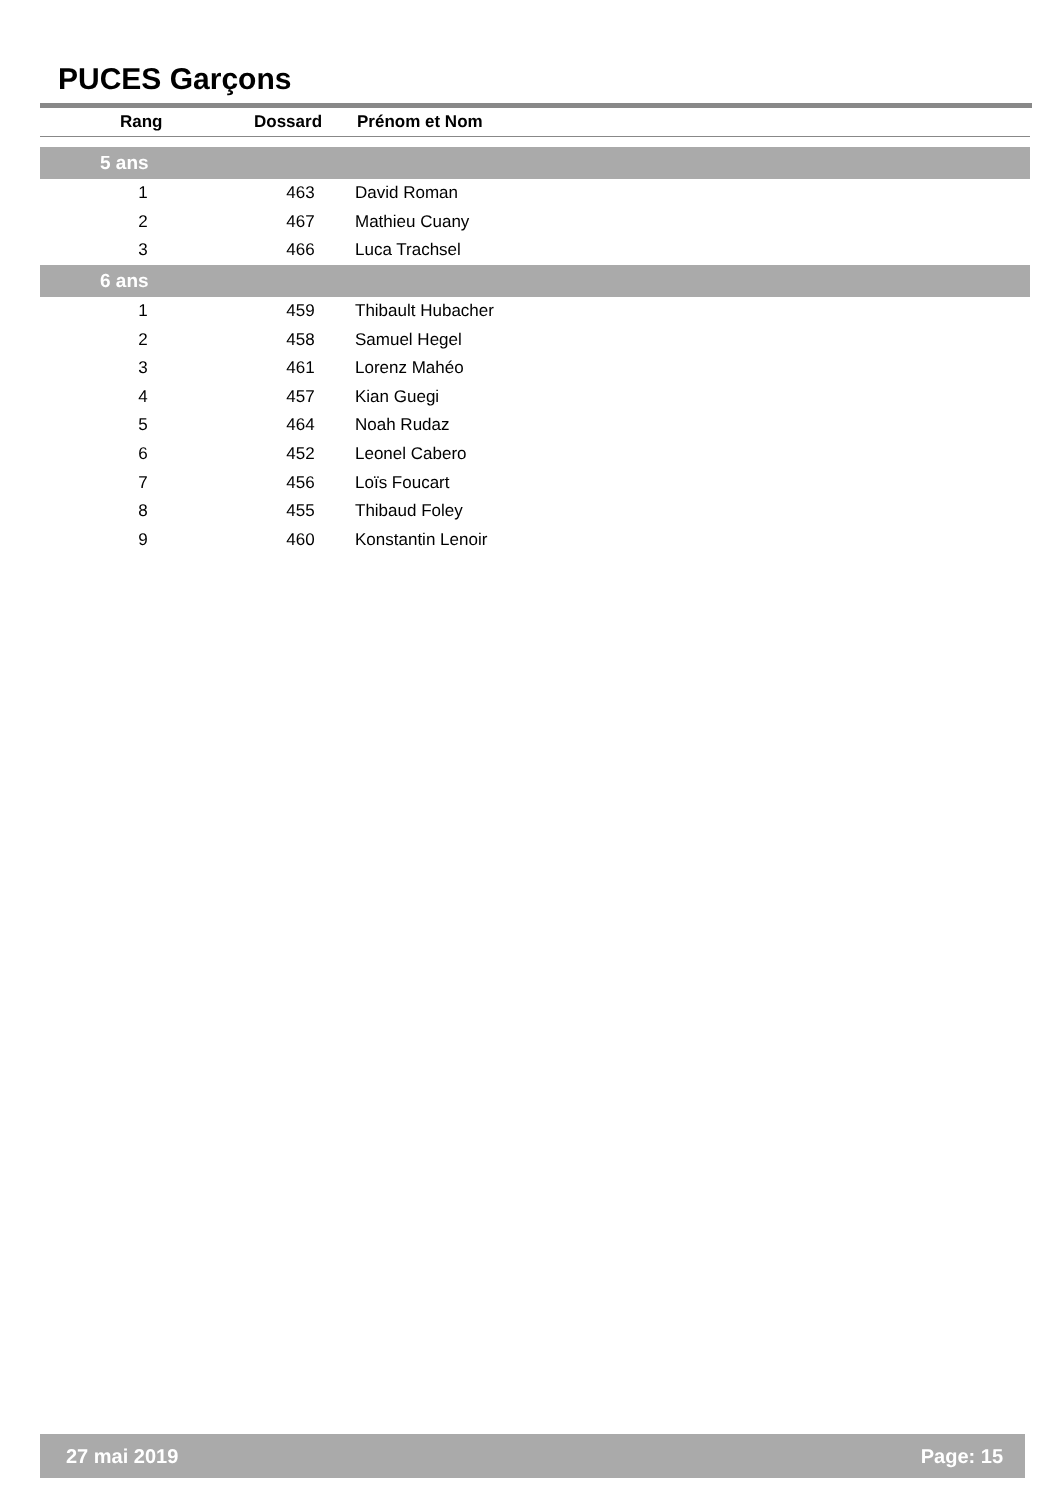PUCES Garçons
| Rang | Dossard | Prénom et Nom |
| --- | --- | --- |
| 5 ans | | |
| 1 | 463 | David Roman |
| 2 | 467 | Mathieu Cuany |
| 3 | 466 | Luca Trachsel |
| 6 ans | | |
| 1 | 459 | Thibault Hubacher |
| 2 | 458 | Samuel Hegel |
| 3 | 461 | Lorenz Mahéo |
| 4 | 457 | Kian Guegi |
| 5 | 464 | Noah Rudaz |
| 6 | 452 | Leonel Cabero |
| 7 | 456 | Loïs Foucart |
| 8 | 455 | Thibaud Foley |
| 9 | 460 | Konstantin Lenoir |
27 mai 2019 Page: 15